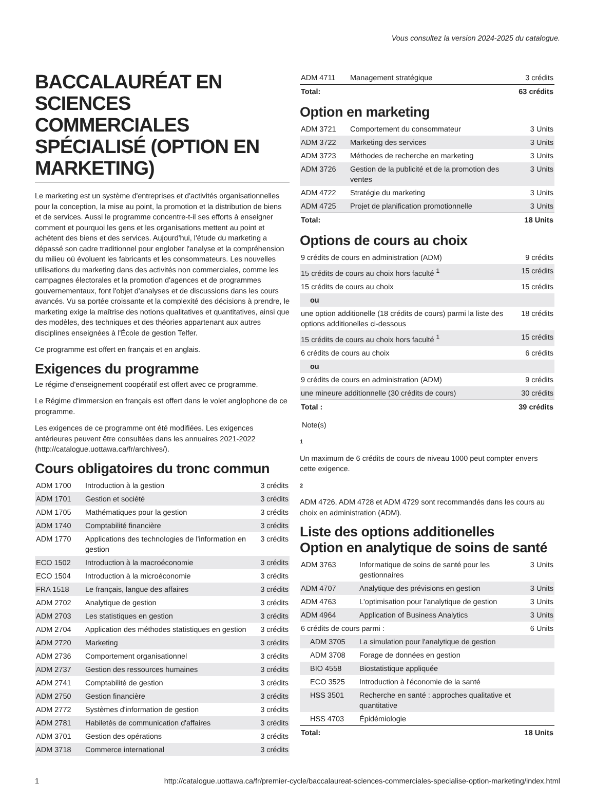Vous consultez la version 2024-2025 du catalogue.
BACCALAURÉAT EN SCIENCES COMMERCIALES SPÉCIALISÉ (OPTION EN MARKETING)
Le marketing est un système d'entreprises et d'activités organisationnelles pour la conception, la mise au point, la promotion et la distribution de biens et de services. Aussi le programme concentre-t-il ses efforts à enseigner comment et pourquoi les gens et les organisations mettent au point et achètent des biens et des services. Aujourd'hui, l'étude du marketing a dépassé son cadre traditionnel pour englober l'analyse et la compréhension du milieu où évoluent les fabricants et les consommateurs. Les nouvelles utilisations du marketing dans des activités non commerciales, comme les campagnes électorales et la promotion d'agences et de programmes gouvernementaux, font l'objet d'analyses et de discussions dans les cours avancés. Vu sa portée croissante et la complexité des décisions à prendre, le marketing exige la maîtrise des notions qualitatives et quantitatives, ainsi que des modèles, des techniques et des théories appartenant aux autres disciplines enseignées à l'École de gestion Telfer.
Ce programme est offert en français et en anglais.
Exigences du programme
Le régime d'enseignement coopératif est offert avec ce programme.
Le Régime d'immersion en français est offert dans le volet anglophone de ce programme.
Les exigences de ce programme ont été modifiées. Les exigences antérieures peuvent être consultées dans les annuaires 2021-2022 (http://catalogue.uottawa.ca/fr/archives/).
Cours obligatoires du tronc commun
| ADM 1700 | Introduction à la gestion | 3 crédits |
| ADM 1701 | Gestion et société | 3 crédits |
| ADM 1705 | Mathématiques pour la gestion | 3 crédits |
| ADM 1740 | Comptabilité financière | 3 crédits |
| ADM 1770 | Applications des technologies de l'information en gestion | 3 crédits |
| ECO 1502 | Introduction à la macroéconomie | 3 crédits |
| ECO 1504 | Introduction à la microéconomie | 3 crédits |
| FRA 1518 | Le français, langue des affaires | 3 crédits |
| ADM 2702 | Analytique de gestion | 3 crédits |
| ADM 2703 | Les statistiques en gestion | 3 crédits |
| ADM 2704 | Application des méthodes statistiques en gestion | 3 crédits |
| ADM 2720 | Marketing | 3 crédits |
| ADM 2736 | Comportement organisationnel | 3 crédits |
| ADM 2737 | Gestion des ressources humaines | 3 crédits |
| ADM 2741 | Comptabilité de gestion | 3 crédits |
| ADM 2750 | Gestion financière | 3 crédits |
| ADM 2772 | Systèmes d'information de gestion | 3 crédits |
| ADM 2781 | Habiletés de communication d'affaires | 3 crédits |
| ADM 3701 | Gestion des opérations | 3 crédits |
| ADM 3718 | Commerce international | 3 crédits |
| ADM 4711 | Management stratégique | 3 crédits |
| Total: | | 63 crédits |
Option en marketing
| ADM 3721 | Comportement du consommateur | 3 Units |
| ADM 3722 | Marketing des services | 3 Units |
| ADM 3723 | Méthodes de recherche en marketing | 3 Units |
| ADM 3726 | Gestion de la publicité et de la promotion des ventes | 3 Units |
| ADM 4722 | Stratégie du marketing | 3 Units |
| ADM 4725 | Projet de planification promotionnelle | 3 Units |
| Total: | | 18 Units |
Options de cours au choix
| 9 crédits de cours en administration (ADM) | 9 crédits |
| 15 crédits de cours au choix hors faculté <sup>1</sup> | 15 crédits |
| 15 crédits de cours au choix | 15 crédits |
| ou | |
| une option additionelle (18 crédits de cours) parmi la liste des options additionelles ci-dessous | 18 crédits |
| 15 crédits de cours au choix hors faculté <sup>1</sup> | 15 crédits |
| 6 crédits de cours au choix | 6 crédits |
| ou | |
| 9 crédits de cours en administration (ADM) | 9 crédits |
| une mineure additionnelle (30 crédits de cours) | 30 crédits |
| Total : | 39 crédits |
Note(s)
1
Un maximum de 6 crédits de cours de niveau 1000 peut compter envers cette exigence.
2
ADM 4726, ADM 4728 et ADM 4729 sont recommandés dans les cours au choix en administration (ADM).
Liste des options additionelles
Option en analytique de soins de santé
| ADM 3763 | Informatique de soins de santé pour les gestionnaires | 3 Units |
| ADM 4707 | Analytique des prévisions en gestion | 3 Units |
| ADM 4763 | L'optimisation pour l'analytique de gestion | 3 Units |
| ADM 4964 | Application of Business Analytics | 3 Units |
| 6 crédits de cours parmi : | | 6 Units |
| ADM 3705 | La simulation pour l'analytique de gestion | |
| ADM 3708 | Forage de données en gestion | |
| BIO 4558 | Biostatistique appliquée | |
| ECO 3525 | Introduction à l'économie de la santé | |
| HSS 3501 | Recherche en santé : approches qualitative et quantitative | |
| HSS 4703 | Épidémiologie | |
| Total: | | 18 Units |
1 http://catalogue.uottawa.ca/fr/premier-cycle/baccalaureat-sciences-commerciales-specialise-option-marketing/index.html